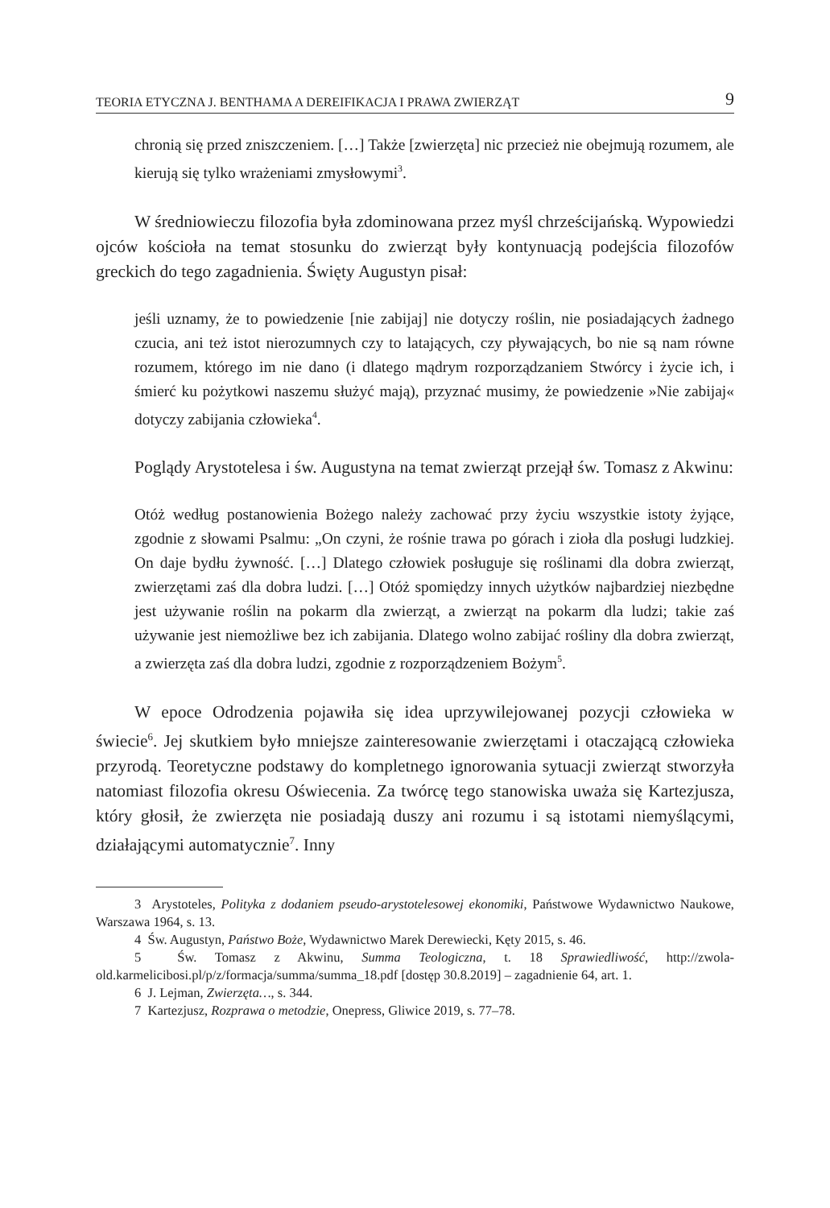TEORIA ETYCZNA J. BENTHAMA A DEREIFIKACJA I PRAWA ZWIERZĄT 9
chronią się przed zniszczeniem. […] Także [zwierzęta] nic przecież nie obejmują rozumem, ale kierują się tylko wrażeniami zmysłowymi<sup>3</sup>.
W średniowieczu filozofia była zdominowana przez myśl chrześcijańską. Wypowiedzi ojców kościoła na temat stosunku do zwierząt były kontynuacją podejścia filozofów greckich do tego zagadnienia. Święty Augustyn pisał:
jeśli uznamy, że to powiedzenie [nie zabijaj] nie dotyczy roślin, nie posiadających żadnego czucia, ani też istot nierozumnych czy to latających, czy pływających, bo nie są nam równe rozumem, którego im nie dano (i dlatego mądrym rozporządzaniem Stwórcy i życie ich, i śmierć ku pożytkowi naszemu służyć mają), przyznać musimy, że powiedzenie »Nie zabijaj« dotyczy zabijania człowieka<sup>4</sup>.
Poglądy Arystotelesa i św. Augustyna na temat zwierząt przejął św. Tomasz z Akwinu:
Otóż według postanowienia Bożego należy zachować przy życiu wszystkie istoty żyjące, zgodnie z słowami Psalmu: „On czyni, że rośnie trawa po górach i zioła dla posługi ludzkiej. On daje bydłu żywność. […] Dlatego człowiek posługuje się roślinami dla dobra zwierząt, zwierzętami zaś dla dobra ludzi. […] Otóż spomiędzy innych użytków najbardziej niezbędne jest używanie roślin na pokarm dla zwierząt, a zwierząt na pokarm dla ludzi; takie zaś używanie jest niemożliwe bez ich zabijania. Dlatego wolno zabijać rośliny dla dobra zwierząt, a zwierzęta zaś dla dobra ludzi, zgodnie z rozporządzeniem Bożym<sup>5</sup>.
W epoce Odrodzenia pojawiła się idea uprzywilejowanej pozycji człowieka w świecie<sup>6</sup>. Jej skutkiem było mniejsze zainteresowanie zwierzętami i otaczającą człowieka przyrodą. Teoretyczne podstawy do kompletnego ignorowania sytuacji zwierząt stworzyła natomiast filozofia okresu Oświecenia. Za twórcę tego stanowiska uważa się Kartezjusza, który głosił, że zwierzęta nie posiadają duszy ani rozumu i są istotami niemyślącymi, działającymi automatycznie<sup>7</sup>. Inny
3 Arystoteles, Polityka z dodaniem pseudo-arystotelesowej ekonomiki, Państwowe Wydawnictwo Naukowe, Warszawa 1964, s. 13.
4 Św. Augustyn, Państwo Boże, Wydawnictwo Marek Derewiecki, Kęty 2015, s. 46.
5 Św. Tomasz z Akwinu, Summa Teologiczna, t. 18 Sprawiedliwość, http://zwola-old.karmelicibosi.pl/p/z/formacja/summa/summa_18.pdf [dostęp 30.8.2019] – zagadnienie 64, art. 1.
6 J. Lejman, Zwierzęta…, s. 344.
7 Kartezjusz, Rozprawa o metodzie, Onepress, Gliwice 2019, s. 77–78.